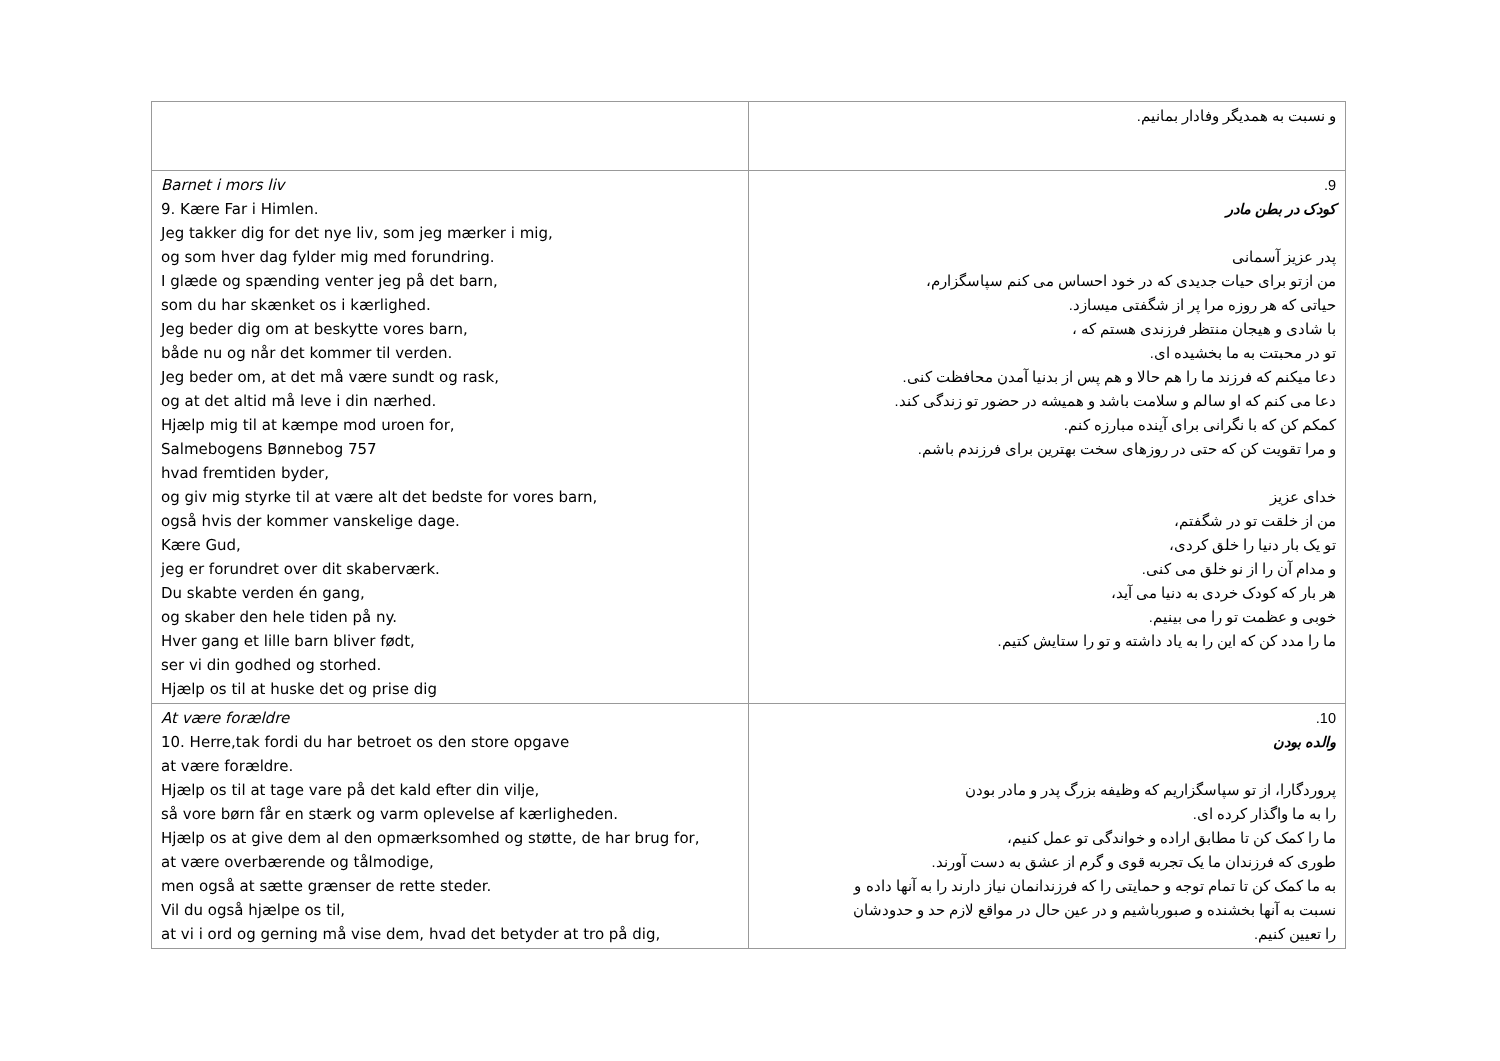| | و نسبت به همدیگر وفادار بمانیم. |
| Barnet i mors liv 9. Kære Far i Himlen. Jeg takker dig for det nye liv, som jeg mærker i mig, og som hver dag fylder mig med forundring. I glæde og spænding venter jeg på det barn, som du har skænket os i kærlighed. Jeg beder dig om at beskytte vores barn, både nu og når det kommer til verden. Jeg beder om, at det må være sundt og rask, og at det altid må leve i din nærhed. Hjælp mig til at kæmpe mod uroen for, Salmebogens Bønnebog 757 hvad fremtiden byder, og giv mig styrke til at være alt det bedste for vores barn, også hvis der kommer vanskelige dage. Kære Gud, jeg er forundret over dit skaberværk. Du skabte verden én gang, og skaber den hele tiden på ny. Hver gang et lille barn bliver født, ser vi din godhed og storhed. Hjælp os til at huske det og prise dig | 9. کودک در بطن مادر پدر عزیز آسمانی من ازتو برای حیات جدیدی که در خود احساس می کنم سپاسگزارم، حیاتی که هر روزه مرا پر از شگفتی میسازد. با شادی و هیجان منتظر فرزندی هستم که ، تو در محبتت به ما بخشیده ای. دعا میکنم که فرزند ما را هم حالا و هم پس از بدنیا آمدن محافظت کنی. دعا می کنم که او سالم و سلامت باشد و همیشه در حضور تو زندگی کند. کمکم کن که با نگرانی برای آینده مبارزه کنم. و مرا تقویت کن که حتی در روزهای سخت بهترین برای فرزندم باشم. خدای عزیز من از خلقت تو در شگفتم، تو یک بار دنیا را خلق کردی، و مدام آن را از نو خلق می کنی. هر بار که کودک خردی به دنیا می آید، خوبی و عظمت تو را می بینیم. ما را مدد کن که این را به یاد داشته و تو را ستایش کتیم. |
| At være forældre 10. Herre,tak fordi du har betroet os den store opgave at være forældre. Hjælp os til at tage vare på det kald efter din vilje, så vore børn får en stærk og varm oplevelse af kærligheden. Hjælp os at give dem al den opmærksomhed og støtte, de har brug for, at være overbærende og tålmodige, men også at sætte grænser de rette steder. Vil du også hjælpe os til, at vi i ord og gerning må vise dem, hvad det betyder at tro på dig, | 10. والده بودن پروردگارا، از تو سپاسگزاریم که وظیفه بزرگ پدر و مادر بودن را به ما واگذار کرده ای. ما را کمک کن تا مطابق اراده و خواندگی تو عمل کنیم، طوری که فرزندان ما یک تجربه قوی و گرم از عشق به دست آورند. به ما کمک کن تا تمام توجه و حمایتی را که فرزندانمان نیاز دارند را به آنها داده و نسبت به آنها بخشنده و صبورباشیم و در عین حال در مواقع لازم حد و حدودشان را تعیین کنیم. |